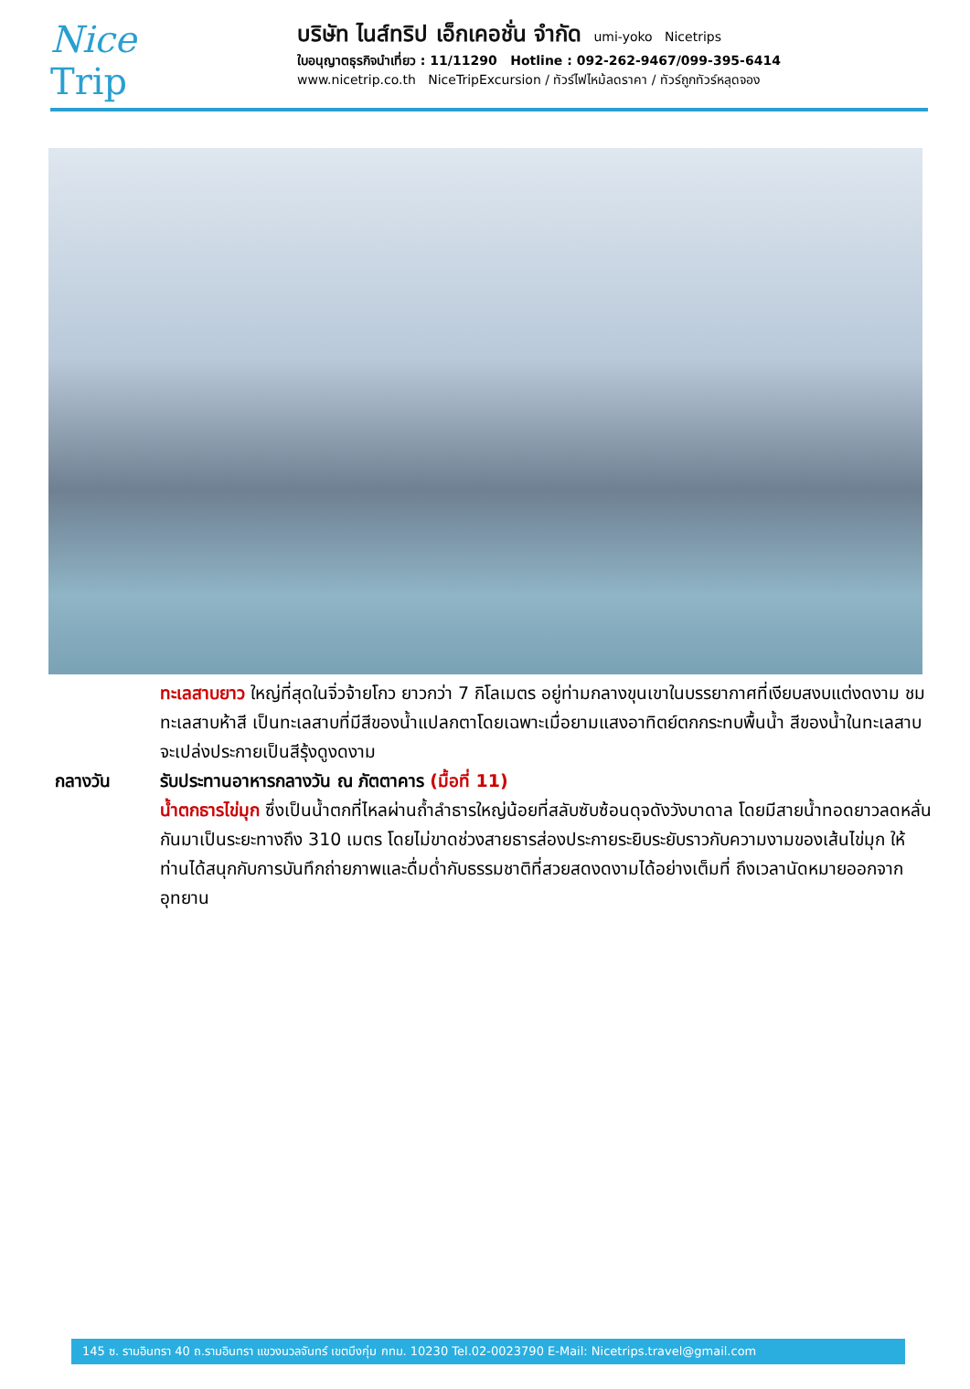Nice
Trip
บริษัท ไนส์ทริป เอ็กเคอชั่น จำกัด umi-yoko Nicetrips
ใบอนุญาตธุรกิจนำเที่ยว : 11/11290 Hotline : 092-262-9467/099-395-6414
www.nicetrip.co.th NiceTripExcursion / ทัวร์ไฟไหม้ลดราคา / ทัวร์ถูกทัวร์หลุดจอง
ทะเลสาบยาว ใหญ่ที่สุดในจิ่วจ้ายโกว ยาวกว่า 7 กิโลเมตร อยู่ท่ามกลางขุนเขาในบรรยากาศที่เงียบสงบแต่งดงาม ชม ทะเลสาบห้าสี เป็นทะเลสาบที่มีสีของน้ำแปลกตาโดยเฉพาะเมื่อยามแสงอาทิตย์ตกกระทบพื้นน้ำ สีของน้ำในทะเลสาบจะเปล่งประกายเป็นสีรุ้งดูงดงาม
กลางวัน รับประทานอาหารกลางวัน ณ ภัตตาคาร (มื้อที่ 11)
น้ำตกธารไข่มุก ซึ่งเป็นน้ำตกที่ไหลผ่านถ้ำลำธารใหญ่น้อยที่สลับซับซ้อนดุจดังวังบาดาล โดยมีสายน้ำทอดยาวลดหลั่นกันมาเป็นระยะทางถึง 310 เมตร โดยไม่ขาดช่วงสายธารส่องประกายระยิบระยับราวกับความงามของเส้นไข่มุก ให้ท่านได้สนุกกับการบันทึกถ่ายภาพและดื่มด่ำกับธรรมชาติที่สวยสดงดงามได้อย่างเต็มที่ ถึงเวลานัดหมายออกจากอุทยาน
145 ซ. รามอินทรา 40 ถ.รามอินทรา แขวงนวลจันทร์ เขตบึงกุ่ม กทม. 10230 Tel.02-0023790 E-Mail: Nicetrips.travel@gmail.com